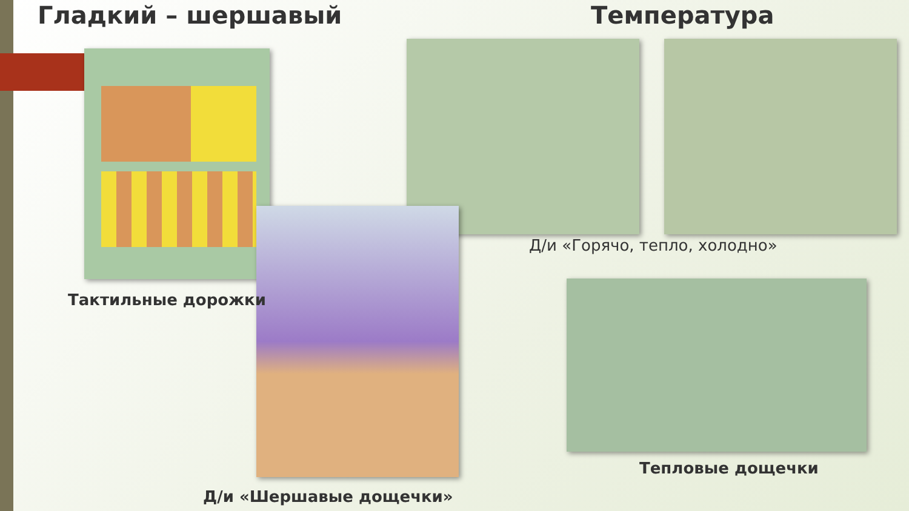Гладкий – шершавый Температура
Д/и «Горячо, тепло, холодно»
Тактильные дорожки
Тепловые дощечки
Д/и «Шершавые дощечки»